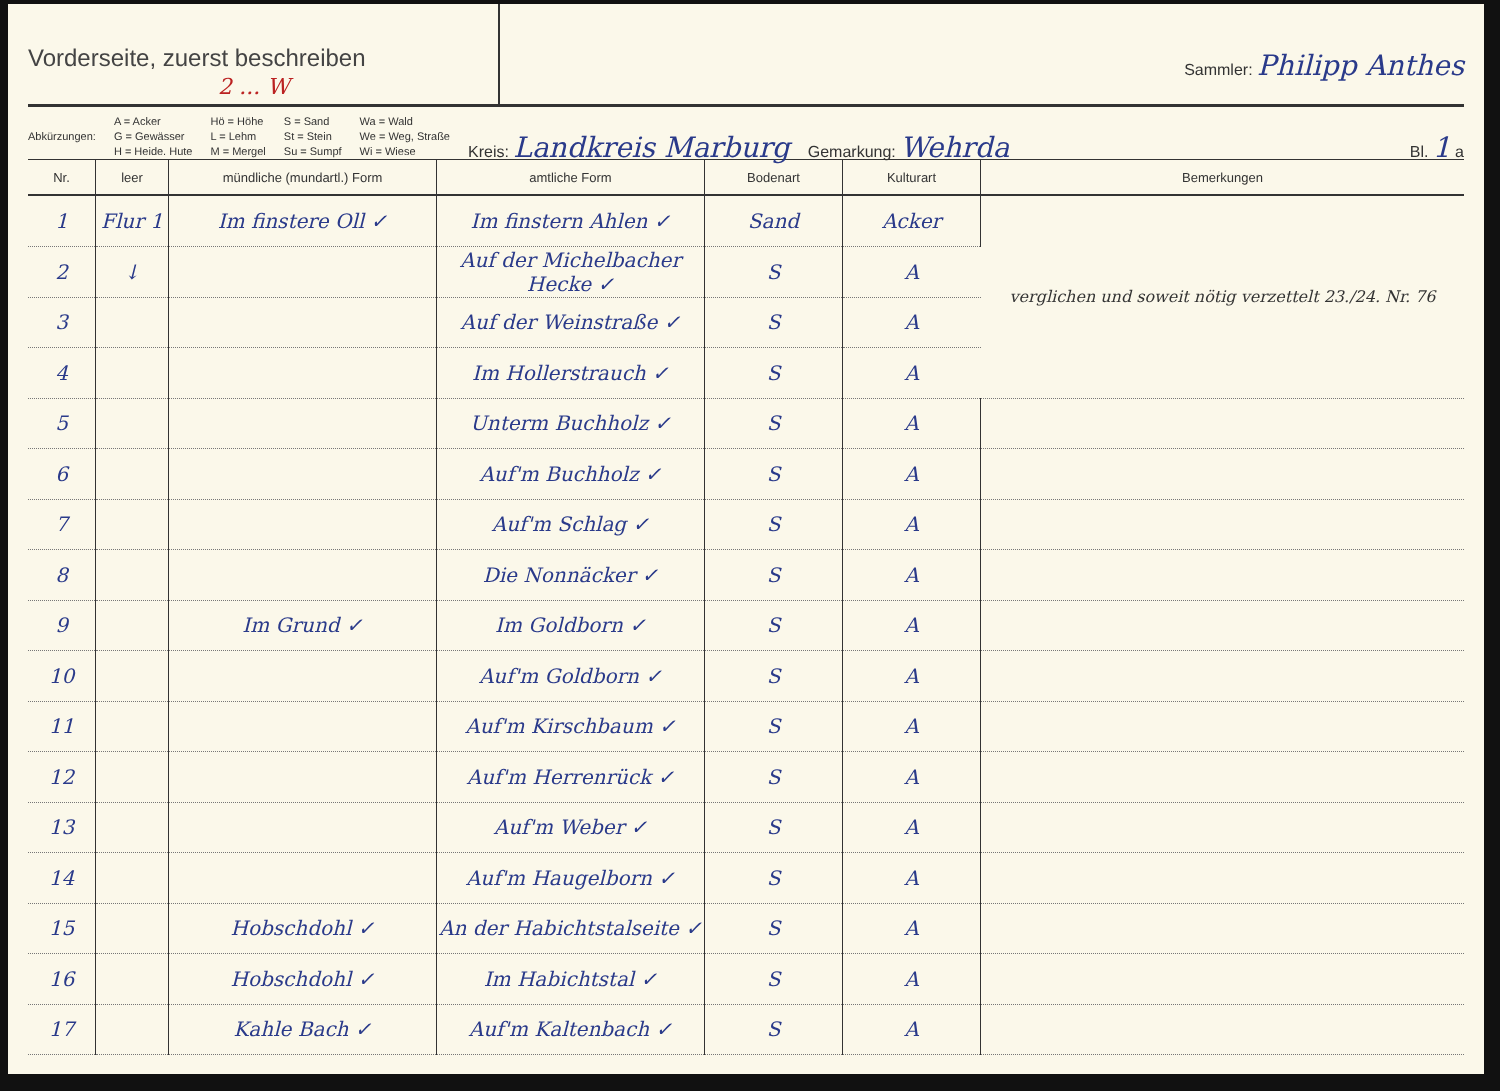Vorderseite, zuerst beschreiben
2 ... W
Sammler: Philipp Anthes
Abkürzungen:
A = Acker
G = Gewässer
H = Heide. Hute
Hö = Höhe
L = Lehm
M = Mergel
S = Sand
St = Stein
Su = Sumpf
Wa = Wald
We = Weg, Straße
Wi = Wiese
Kreis: Landkreis Marburg
Gemarkung: Wehrda
Bl. 1 a
| Nr. | leer | mündliche (mundartl.) Form | amtliche Form | Bodenart | Kulturart | Bemerkungen |
| --- | --- | --- | --- | --- | --- | --- |
| 1 | Flur 1 | Im finstere Oll ✓ | Im finstern Ahlen ✓ | Sand | Acker | verglichen und soweit nötig verzettelt 23./24. Nr. 76 |
| 2 | ↓ | | Auf der Michelbacher Hecke ✓ | S | A | |
| 3 | | | Auf der Weinstraße ✓ | S | A | |
| 4 | | | Im Hollerstrauch ✓ | S | A | |
| 5 | | | Unterm Buchholz ✓ | S | A | |
| 6 | | | Auf'm Buchholz ✓ | S | A | |
| 7 | | | Auf'm Schlag ✓ | S | A | |
| 8 | | | Die Nonnäcker ✓ | S | A | |
| 9 | | Im Grund ✓ | Im Goldborn ✓ | S | A | |
| 10 | | | Auf'm Goldborn ✓ | S | A | |
| 11 | | | Auf'm Kirschbaum ✓ | S | A | |
| 12 | | | Auf'm Herrenrück ✓ | S | A | |
| 13 | | | Auf'm Weber ✓ | S | A | |
| 14 | | | Auf'm Haugelborn ✓ | S | A | |
| 15 | | Hobschdohl ✓ | An der Habichtstalseite ✓ | S | A | |
| 16 | | Hobschdohl ✓ | Im Habichtstal ✓ | S | A | |
| 17 | | Kahle Bach ✓ | Auf'm Kaltenbach ✓ | S | A | |